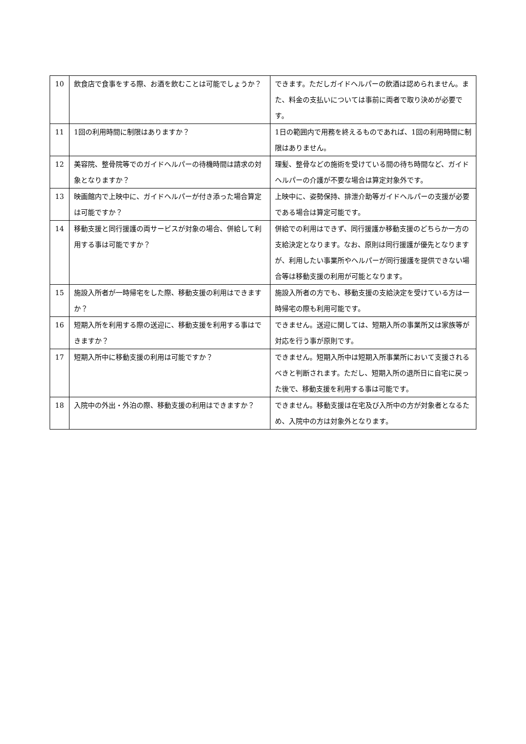| 10 | 飲食店で食事をする際、お酒を飲むことは可能でしょうか？ | できます。ただしガイドヘルパーの飲酒は認められません。また、料金の支払いについては事前に両者で取り決めが必要です。 |
| 11 | 1回の利用時間に制限はありますか？ | 1日の範囲内で用務を終えるものであれば、1回の利用時間に制限はありません。 |
| 12 | 美容院、整骨院等でのガイドヘルパーの待機時間は請求の対象となりますか？ | 理髪、整骨などの施術を受けている間の待ち時間など、ガイドヘルパーの介護が不要な場合は算定対象外です。 |
| 13 | 映画館内で上映中に、ガイドヘルパーが付き添った場合算定は可能ですか？ | 上映中に、姿勢保持、排泄介助等ガイドヘルパーの支援が必要である場合は算定可能です。 |
| 14 | 移動支援と同行援護の両サービスが対象の場合、併給して利用する事は可能ですか？ | 併給での利用はできず、同行援護か移動支援のどちらか一方の支給決定となります。なお、原則は同行援護が優先となりますが、利用したい事業所やヘルパーが同行援護を提供できない場合等は移動支援の利用が可能となります。 |
| 15 | 施設入所者が一時帰宅をした際、移動支援の利用はできますか？ | 施設入所者の方でも、移動支援の支給決定を受けている方は一時帰宅の際も利用可能です。 |
| 16 | 短期入所を利用する際の送迎に、移動支援を利用する事はできますか？ | できません。送迎に関しては、短期入所の事業所又は家族等が対応を行う事が原則です。 |
| 17 | 短期入所中に移動支援の利用は可能ですか？ | できません。短期入所中は短期入所事業所において支援されるべきと判断されます。ただし、短期入所の退所日に自宅に戻った後で、移動支援を利用する事は可能です。 |
| 18 | 入院中の外出・外泊の際、移動支援の利用はできますか？ | できません。移動支援は在宅及び入所中の方が対象者となるため、入院中の方は対象外となります。 |